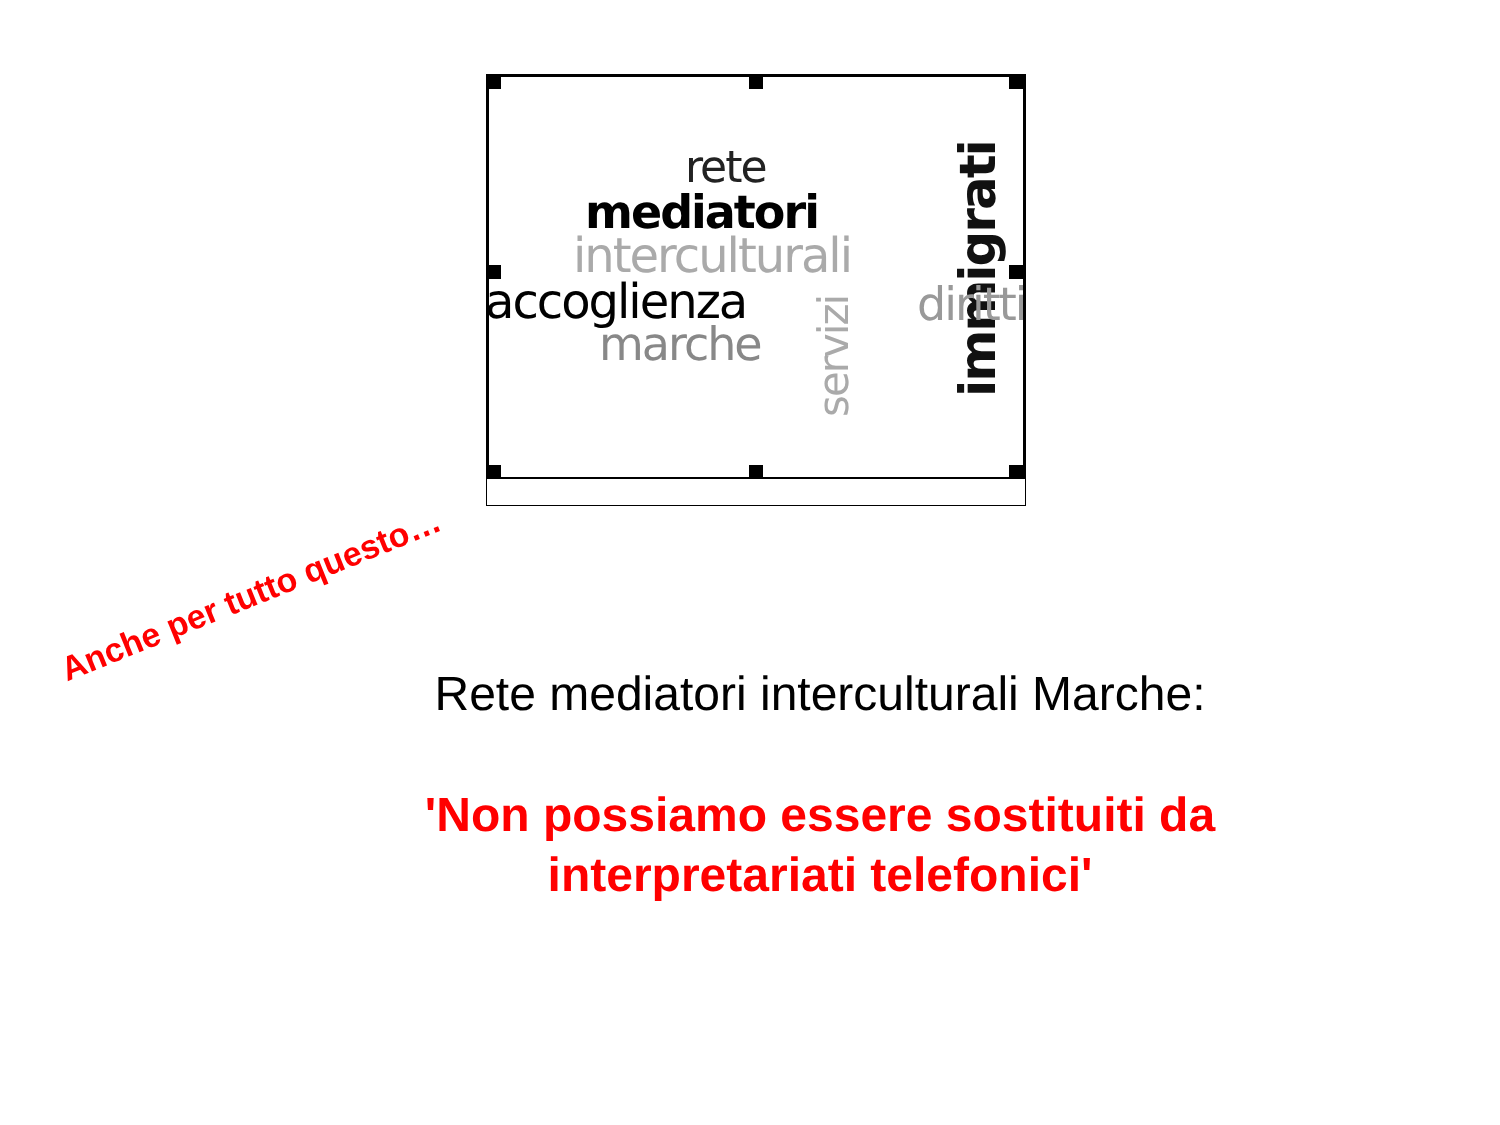rete
mediatori
interculturali
accoglienza
marche
servizi immigrati
diritti
Anche per tutto questo…
Rete mediatori interculturali Marche:
'Non possiamo essere sostituiti da
interpretariati telefonici'